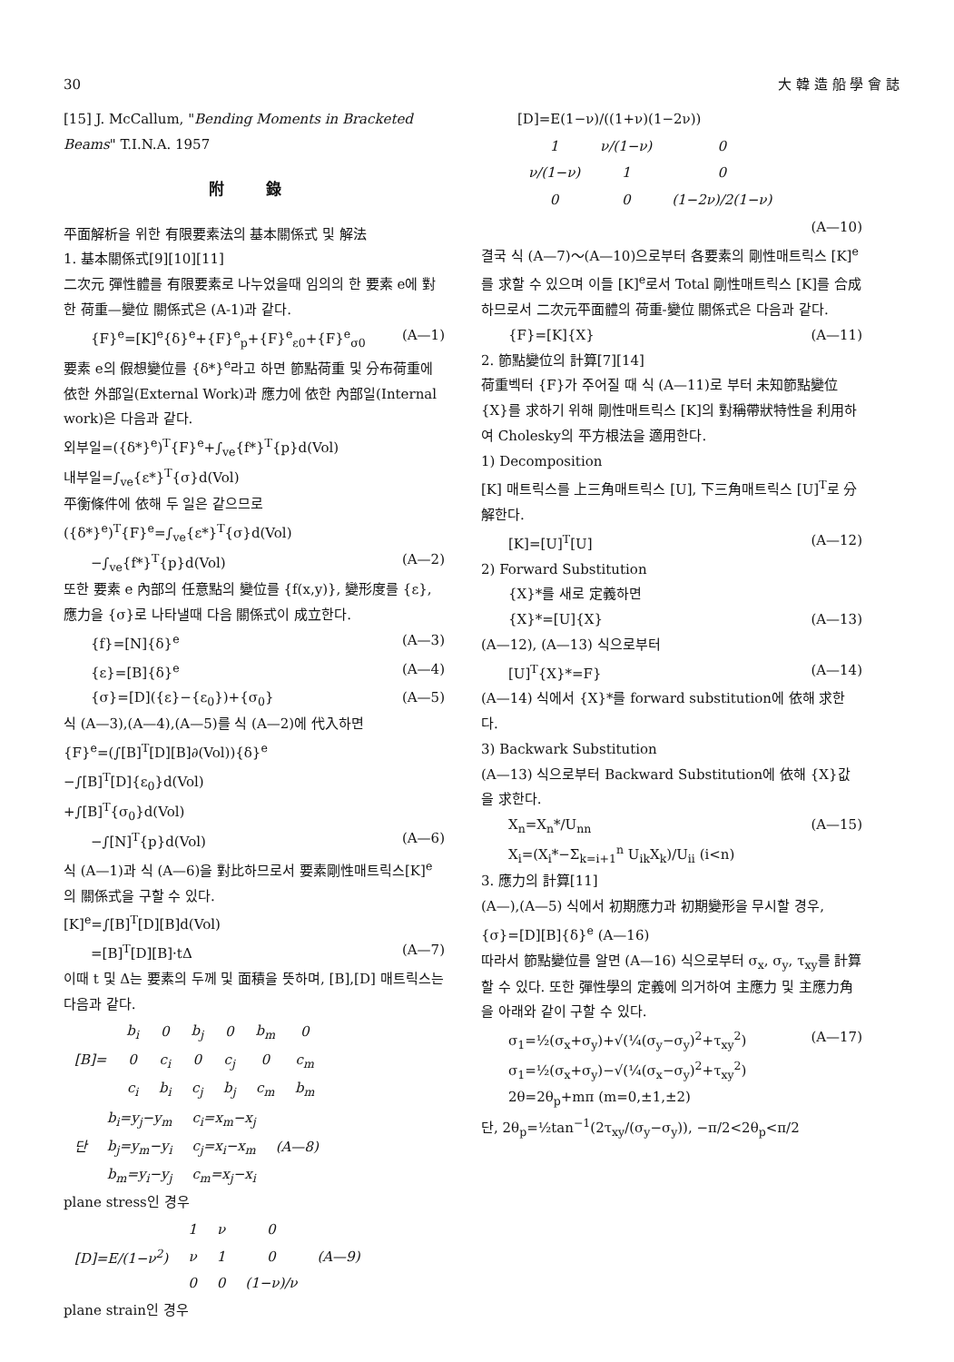30 大 韓 造 船 學 會 誌
[15] J. McCallum, "Bending Moments in Bracketed Beams" T.I.N.A. 1957
附 錄
平面解析을 위한 有限要素法의 基本關係式 및 解法
1. 基本關係式[9][10][11]
二次元 彈性體를 有限要素로 나누었을때 임의의 한 要素 e에 對한 荷重—變位 關係式은 (A-1)과 같다.
{F}<sup>e</sup>=[K]<sup>e</sup>{δ}<sup>e</sup>+{F}<sup>e</sup><sub>p</sub>+{F}<sup>e</sup><sub>ε0</sub>+{F}<sup>e</sup><sub>σ0</sub> (A—1)
要素 e의 假想變位를 {δ*}<sup>e</sup>라고 하면 節點荷重 및 分布荷重에 依한 外部일(External Work)과 應力에 依한 內部일(Internal work)은 다음과 같다.
외부일=({δ*}<sup>e</sup>)<sup>T</sup>{F}<sup>e</sup>+∫<sub>ve</sub>{f*}<sup>T</sup>{p}d(Vol)
내부일=∫<sub>ve</sub>{ε*}<sup>T</sup>{σ}d(Vol)
平衡條件에 依해 두 일은 같으므로
({δ*}<sup>e</sup>)<sup>T</sup>{F}<sup>e</sup>=∫<sub>ve</sub>{ε*}<sup>T</sup>{σ}d(Vol)
−∫<sub>ve</sub>{f*}<sup>T</sup>{p}d(Vol) (A—2)
또한 要素 e 內部의 任意點의 變位를 {f(x,y)}, 變形度를 {ε}, 應力을 {σ}로 나타낼때 다음 關係式이 成立한다.
{f}=[N]{δ}<sup>e</sup> (A—3)
{ε}=[B]{δ}<sup>e</sup> (A—4)
{σ}=[D]({ε}−{ε<sub>0</sub>})+{σ<sub>0</sub>} (A—5)
식 (A—3),(A—4),(A—5)를 식 (A—2)에 代入하면
{F}<sup>e</sup>=(∫[B]<sup>T</sup>[D][B]∂(Vol)){δ}<sup>e</sup>
−∫[B]<sup>T</sup>[D]{ε<sub>0</sub>}d(Vol)
+∫[B]<sup>T</sup>{σ<sub>0</sub>}d(Vol)
−∫[N]<sup>T</sup>{p}d(Vol) (A—6)
식 (A—1)과 식 (A—6)을 對比하므로서 要素剛性매트릭스[K]<sup>e</sup>의 關係式을 구할 수 있다.
[K]<sup>e</sup>=∫[B]<sup>T</sup>[D][B]d(Vol)
=[B]<sup>T</sup>[D][B]·tΔ (A—7)
이때 t 및 Δ는 要素의 두께 및 面積을 뜻하며, [B],[D] 매트릭스는 다음과 같다.
| [B]= | b<sub>i</sub> | 0 | b<sub>j</sub> | 0 | b<sub>m</sub> | 0 |
| | 0 | c<sub>i</sub> | 0 | c<sub>j</sub> | 0 | c<sub>m</sub> |
| | c<sub>i</sub> | b<sub>i</sub> | c<sub>j</sub> | b<sub>j</sub> | c<sub>m</sub> | b<sub>m</sub> |
| 단 | b<sub>i</sub>=y<sub>j</sub>−y<sub>m</sub> | c<sub>i</sub>=x<sub>m</sub>−x<sub>j</sub> | (A—8) |
| | b<sub>j</sub>=y<sub>m</sub>−y<sub>i</sub> | c<sub>j</sub>=x<sub>i</sub>−x<sub>m</sub> | |
| | b<sub>m</sub>=y<sub>i</sub>−y<sub>j</sub> | c<sub>m</sub>=x<sub>j</sub>−x<sub>i</sub> | |
plane stress인 경우
| [D]=E/(1−ν<sup>2</sup>) | 1 | ν | 0 | (A—9) |
| | ν | 1 | 0 | |
| | 0 | 0 | (1−ν)/ν | |
plane strain인 경우
[D]=E(1−ν)/((1+ν)(1−2ν))
| 1 | ν/(1−ν) | 0 |
| ν/(1−ν) | 1 | 0 |
| 0 | 0 | (1−2ν)/2(1−ν) |
(A—10)
결국 식 (A—7)～(A—10)으로부터 各要素의 剛性매트릭스 [K]<sup>e</sup>를 求할 수 있으며 이들 [K]<sup>e</sup>로서 Total 剛性매트릭스 [K]를 合成하므로서 二次元平面體의 荷重-變位 關係式은 다음과 같다.
{F}=[K]{X} (A—11)
2. 節點變位의 計算[7][14]
荷重벡터 {F}가 주어질 때 식 (A—11)로 부터 未知節點變位 {X}를 求하기 위해 剛性매트릭스 [K]의 對稱帶狀特性을 利用하여 Cholesky의 平方根法을 適用한다.
1) Decomposition
[K] 매트릭스를 上三角매트릭스 [U], 下三角매트릭스 [U]<sup>T</sup>로 分解한다.
[K]=[U]<sup>T</sup>[U] (A—12)
2) Forward Substitution
{X}*를 새로 定義하면
{X}*=[U]{X} (A—13)
(A—12), (A—13) 식으로부터
[U]<sup>T</sup>{X}*=F} (A—14)
(A—14) 식에서 {X}*를 forward substitution에 依해 求한다.
3) Backwark Substitution
(A—13) 식으로부터 Backward Substitution에 依해 {X}값을 求한다.
X<sub>n</sub>=X<sub>n</sub>*/U<sub>nn</sub>
X<sub>i</sub>=(X<sub>i</sub>*−Σ<sub>k=i+1</sub><sup>n</sup> U<sub>ik</sub>X<sub>k</sub>)/U<sub>ii</sub> (i<n) (A—15)
3. 應力의 計算[11]
(A—),(A—5) 식에서 初期應力과 初期變形을 무시할 경우, {σ}=[D][B]{δ}<sup>e</sup> (A—16)
따라서 節點變位를 알면 (A—16) 식으로부터 σ<sub>x</sub>, σ<sub>y</sub>, τ<sub>xy</sub>를 計算할 수 있다. 또한 彈性學의 定義에 의거하여 主應力 및 主應力角을 아래와 같이 구할 수 있다.
σ<sub>1</sub>=½(σ<sub>x</sub>+σ<sub>y</sub>)+√(¼(σ<sub>y</sub>−σ<sub>y</sub>)<sup>2</sup>+τ<sub>xy</sub><sup>2</sup>)
σ<sub>1</sub>=½(σ<sub>x</sub>+σ<sub>y</sub>)−√(¼(σ<sub>x</sub>−σ<sub>y</sub>)<sup>2</sup>+τ<sub>xy</sub><sup>2</sup>)
2θ=2θ<sub>p</sub>+mπ (m=0,±1,±2) (A—17)
단, 2θ<sub>p</sub>=½tan<sup>−1</sup>(2τ<sub>xy</sub>/(σ<sub>y</sub>−σ<sub>y</sub>)), −π/2<2θ<sub>p</sub><π/2